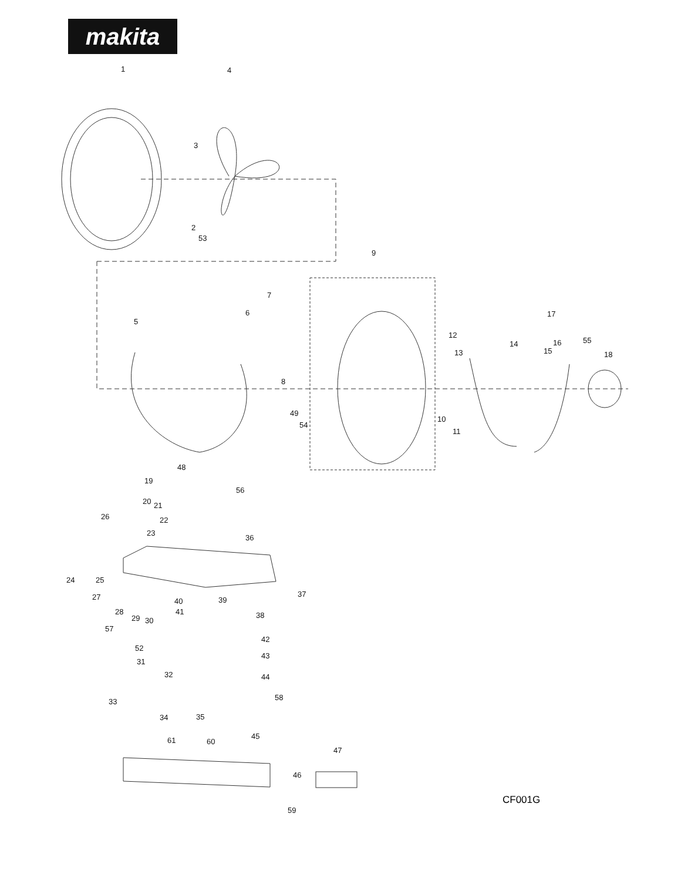makita
1 4
3
2
53
9
7
6
5
17
12
13
14
15
16 55
18
8
49
54
10
11
48
19
56
20 21
26 22
23
36
24 25
27 40 39
37
28
29 30
41 38
57
42
52
43
31
32 44
58 33
34 35
45 61 60
47
46
59
CF001G